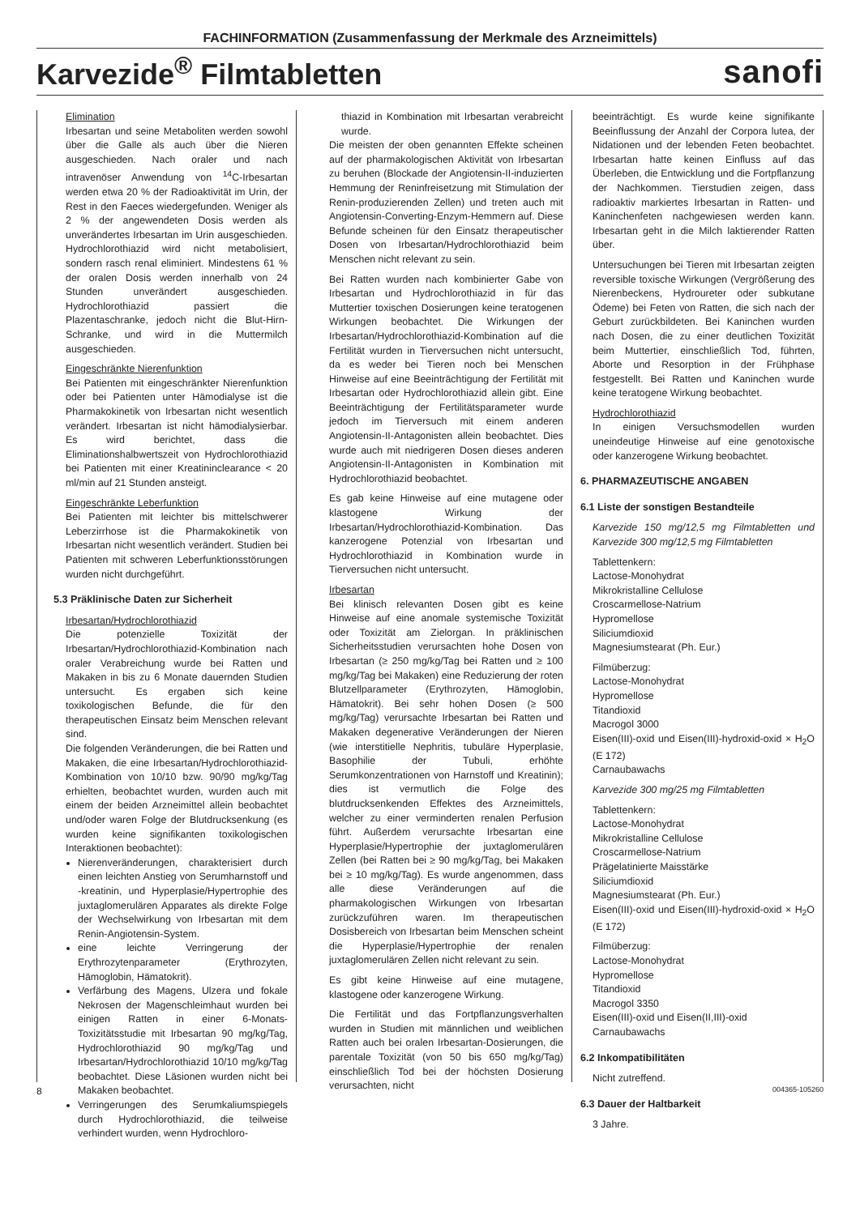FACHINFORMATION (Zusammenfassung der Merkmale des Arzneimittels)
Karvezide<sup>®</sup> Filmtabletten sanofi
Elimination
Irbesartan und seine Metaboliten werden sowohl über die Galle als auch über die Nieren ausgeschieden. Nach oraler und nach intravenöser Anwendung von <sup>14</sup>C-Irbesartan werden etwa 20 % der Radioaktivität im Urin, der Rest in den Faeces wiedergefunden. Weniger als 2 % der angewendeten Dosis werden als unverändertes Irbesartan im Urin ausgeschieden. Hydrochlorothiazid wird nicht metabolisiert, sondern rasch renal eliminiert. Mindestens 61 % der oralen Dosis werden innerhalb von 24 Stunden unverändert ausgeschieden. Hydrochlorothiazid passiert die Plazentaschranke, jedoch nicht die Blut-Hirn-Schranke, und wird in die Muttermilch ausgeschieden.
Eingeschränkte Nierenfunktion
Bei Patienten mit eingeschränkter Nierenfunktion oder bei Patienten unter Hämodialyse ist die Pharmakokinetik von Irbesartan nicht wesentlich verändert. Irbesartan ist nicht hämodialysierbar. Es wird berichtet, dass die Eliminationshalbwertszeit von Hydrochlorothiazid bei Patienten mit einer Kreatininclearance < 20 ml/min auf 21 Stunden ansteigt.
Eingeschränkte Leberfunktion
Bei Patienten mit leichter bis mittelschwerer Leberzirrhose ist die Pharmakokinetik von Irbesartan nicht wesentlich verändert. Studien bei Patienten mit schweren Leberfunktionsstörungen wurden nicht durchgeführt.
5.3 Präklinische Daten zur Sicherheit
Irbesartan/Hydrochlorothiazid
Die potenzielle Toxizität der Irbesartan/Hydrochlorothiazid-Kombination nach oraler Verabreichung wurde bei Ratten und Makaken in bis zu 6 Monate dauernden Studien untersucht. Es ergaben sich keine toxikologischen Befunde, die für den therapeutischen Einsatz beim Menschen relevant sind.
Die folgenden Veränderungen, die bei Ratten und Makaken, die eine Irbesartan/Hydrochlorothiazid-Kombination von 10/10 bzw. 90/90 mg/kg/Tag erhielten, beobachtet wurden, wurden auch mit einem der beiden Arzneimittel allein beobachtet und/oder waren Folge der Blutdrucksenkung (es wurden keine signifikanten toxikologischen Interaktionen beobachtet):
Nierenveränderungen, charakterisiert durch einen leichten Anstieg von Serumharnstoff und -kreatinin, und Hyperplasie/Hypertrophie des juxtaglomerulären Apparates als direkte Folge der Wechselwirkung von Irbesartan mit dem Renin-Angiotensin-System.
eine leichte Verringerung der Erythrozytenparameter (Erythrozyten, Hämoglobin, Hämatokrit).
Verfärbung des Magens, Ulzera und fokale Nekrosen der Magenschleimhaut wurden bei einigen Ratten in einer 6-Monats-Toxizitätsstudie mit Irbesartan 90 mg/kg/Tag, Hydrochlorothiazid 90 mg/kg/Tag und Irbesartan/Hydrochlorothiazid 10/10 mg/kg/Tag beobachtet. Diese Läsionen wurden nicht bei Makaken beobachtet.
Verringerungen des Serumkaliumspiegels durch Hydrochlorothiazid, die teilweise verhindert wurden, wenn Hydrochloro-
thiazid in Kombination mit Irbesartan verabreicht wurde.
Die meisten der oben genannten Effekte scheinen auf der pharmakologischen Aktivität von Irbesartan zu beruhen (Blockade der Angiotensin-II-induzierten Hemmung der Reninfreisetzung mit Stimulation der Renin-produzierenden Zellen) und treten auch mit Angiotensin-Converting-Enzym-Hemmern auf. Diese Befunde scheinen für den Einsatz therapeutischer Dosen von Irbesartan/Hydrochlorothiazid beim Menschen nicht relevant zu sein.
Bei Ratten wurden nach kombinierter Gabe von Irbesartan und Hydrochlorothiazid in für das Muttertier toxischen Dosierungen keine teratogenen Wirkungen beobachtet. Die Wirkungen der Irbesartan/Hydrochlorothiazid-Kombination auf die Fertilität wurden in Tierversuchen nicht untersucht, da es weder bei Tieren noch bei Menschen Hinweise auf eine Beeinträchtigung der Fertilität mit Irbesartan oder Hydrochlorothiazid allein gibt. Eine Beeinträchtigung der Fertilitätsparameter wurde jedoch im Tierversuch mit einem anderen Angiotensin-II-Antagonisten allein beobachtet. Dies wurde auch mit niedrigeren Dosen dieses anderen Angiotensin-II-Antagonisten in Kombination mit Hydrochlorothiazid beobachtet.
Es gab keine Hinweise auf eine mutagene oder klastogene Wirkung der Irbesartan/Hydrochlorothiazid-Kombination. Das kanzerogene Potenzial von Irbesartan und Hydrochlorothiazid in Kombination wurde in Tierversuchen nicht untersucht.
Irbesartan
Bei klinisch relevanten Dosen gibt es keine Hinweise auf eine anomale systemische Toxizität oder Toxizität am Zielorgan. In präklinischen Sicherheitsstudien verursachten hohe Dosen von Irbesartan (≥ 250 mg/kg/Tag bei Ratten und ≥ 100 mg/kg/Tag bei Makaken) eine Reduzierung der roten Blutzellparameter (Erythrozyten, Hämoglobin, Hämatokrit). Bei sehr hohen Dosen (≥ 500 mg/kg/Tag) verursachte Irbesartan bei Ratten und Makaken degenerative Veränderungen der Nieren (wie interstitielle Nephritis, tubuläre Hyperplasie, Basophilie der Tubuli, erhöhte Serumkonzentrationen von Harnstoff und Kreatinin); dies ist vermutlich die Folge des blutdrucksenkenden Effektes des Arzneimittels, welcher zu einer verminderten renalen Perfusion führt. Außerdem verursachte Irbesartan eine Hyperplasie/Hypertrophie der juxtaglomerulären Zellen (bei Ratten bei ≥ 90 mg/kg/Tag, bei Makaken bei ≥ 10 mg/kg/Tag). Es wurde angenommen, dass alle diese Veränderungen auf die pharmakologischen Wirkungen von Irbesartan zurückzuführen waren. Im therapeutischen Dosisbereich von Irbesartan beim Menschen scheint die Hyperplasie/Hypertrophie der renalen juxtaglomerulären Zellen nicht relevant zu sein.
Es gibt keine Hinweise auf eine mutagene, klastogene oder kanzerogene Wirkung.
Die Fertilität und das Fortpflanzungsverhalten wurden in Studien mit männlichen und weiblichen Ratten auch bei oralen Irbesartan-Dosierungen, die parentale Toxizität (von 50 bis 650 mg/kg/Tag) einschließlich Tod bei der höchsten Dosierung verursachten, nicht
beeinträchtigt. Es wurde keine signifikante Beeinflussung der Anzahl der Corpora lutea, der Nidationen und der lebenden Feten beobachtet. Irbesartan hatte keinen Einfluss auf das Überleben, die Entwicklung und die Fortpflanzung der Nachkommen. Tierstudien zeigen, dass radioaktiv markiertes Irbesartan in Ratten- und Kaninchenfeten nachgewiesen werden kann. Irbesartan geht in die Milch laktierender Ratten über.
Untersuchungen bei Tieren mit Irbesartan zeigten reversible toxische Wirkungen (Vergrößerung des Nierenbeckens, Hydroureter oder subkutane Ödeme) bei Feten von Ratten, die sich nach der Geburt zurückbildeten. Bei Kaninchen wurden nach Dosen, die zu einer deutlichen Toxizität beim Muttertier, einschließlich Tod, führten, Aborte und Resorption in der Frühphase festgestellt. Bei Ratten und Kaninchen wurde keine teratogene Wirkung beobachtet.
Hydrochlorothiazid
In einigen Versuchsmodellen wurden uneindeutige Hinweise auf eine genotoxische oder kanzerogene Wirkung beobachtet.
6. PHARMAZEUTISCHE ANGABEN
6.1 Liste der sonstigen Bestandteile
Karvezide 150 mg/12,5 mg Filmtabletten und Karvezide 300 mg/12,5 mg Filmtabletten
Tablettenkern:
Lactose-Monohydrat
Mikrokristalline Cellulose
Croscarmellose-Natrium
Hypromellose
Siliciumdioxid
Magnesiumstearat (Ph. Eur.)
Filmüberzug:
Lactose-Monohydrat
Hypromellose
Titandioxid
Macrogol 3000
Eisen(III)-oxid und Eisen(III)-hydroxid-oxid × H<sub>2</sub>O (E 172)
Carnaubawachs
Karvezide 300 mg/25 mg Filmtabletten
Tablettenkern:
Lactose-Monohydrat
Mikrokristalline Cellulose
Croscarmellose-Natrium
Prägelatinierte Maisstärke
Siliciumdioxid
Magnesiumstearat (Ph. Eur.)
Eisen(III)-oxid und Eisen(III)-hydroxid-oxid × H<sub>2</sub>O (E 172)
Filmüberzug:
Lactose-Monohydrat
Hypromellose
Titandioxid
Macrogol 3350
Eisen(III)-oxid und Eisen(II,III)-oxid
Carnaubawachs
6.2 Inkompatibilitäten
Nicht zutreffend.
6.3 Dauer der Haltbarkeit
3 Jahre.
8 004365-105260